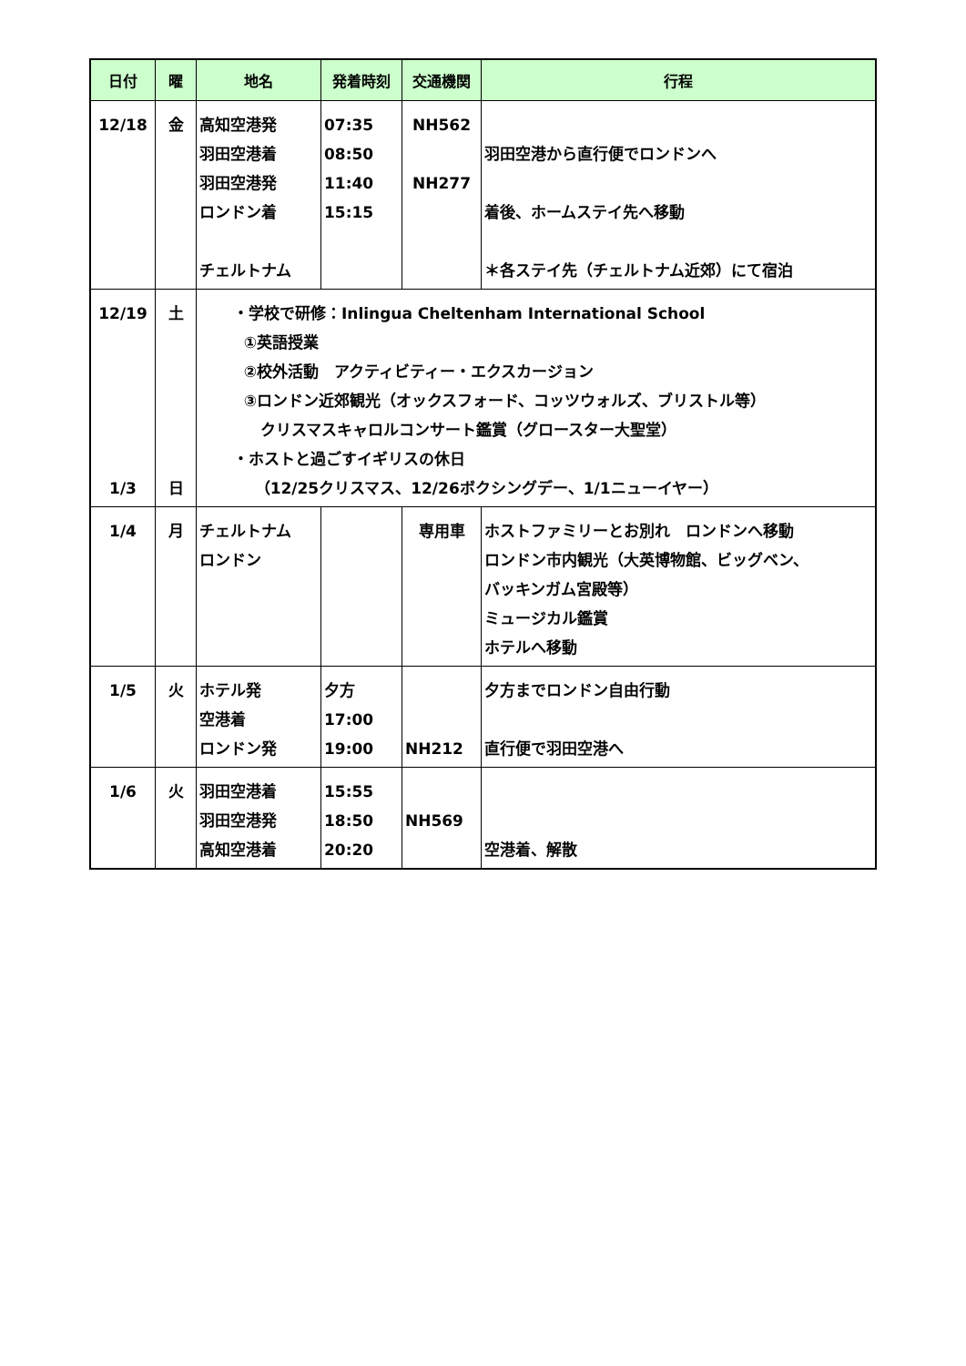| 日付 | 曜 | 地名 | 発着時刻 | 交通機関 | 行程 |
| --- | --- | --- | --- | --- | --- |
| 12/18 | 金 | 高知空港発 羽田空港着 羽田空港発 ロンドン着 チェルトナム | 07:35 08:50 11:40 15:15 | NH562 NH277 | 羽田空港から直行便でロンドンへ 着後、ホームステイ先へ移動 ＊各ステイ先（チェルトナム近郊）にて宿泊 |
| 12/19 1/3 | 土 日 | ・学校で研修：Inlingua Cheltenham International School ①英語授業 ②校外活動 アクティビティー・エクスカージョン ③ロンドン近郊観光（オックスフォード、コッツウォルズ、ブリストル等） クリスマスキャロルコンサート鑑賞（グロースター大聖堂） ・ホストと過ごすイギリスの休日 （12/25クリスマス、12/26ボクシングデー、1/1ニューイヤー） | | | |
| 1/4 | 月 | チェルトナム ロンドン | | 専用車 | ホストファミリーとお別れ ロンドンへ移動 ロンドン市内観光（大英博物館、ビッグベン、 バッキンガム宮殿等） ミュージカル鑑賞 ホテルへ移動 |
| 1/5 | 火 | ホテル発 空港着 ロンドン発 | 夕方 17:00 19:00 | NH212 | 夕方までロンドン自由行動 直行便で羽田空港へ |
| 1/6 | 火 | 羽田空港着 羽田空港発 高知空港着 | 15:55 18:50 20:20 | NH569 | 空港着、解散 |